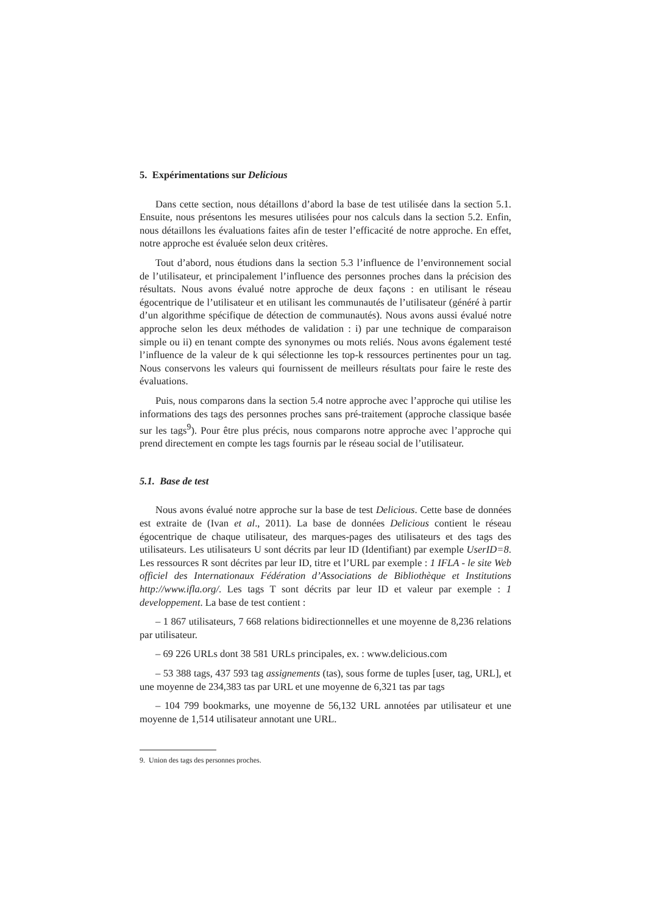5. Expérimentations sur Delicious
Dans cette section, nous détaillons d’abord la base de test utilisée dans la section 5.1. Ensuite, nous présentons les mesures utilisées pour nos calculs dans la section 5.2. Enfin, nous détaillons les évaluations faites afin de tester l’efficacité de notre approche. En effet, notre approche est évaluée selon deux critères.
Tout d’abord, nous étudions dans la section 5.3 l’influence de l’environnement social de l’utilisateur, et principalement l’influence des personnes proches dans la précision des résultats. Nous avons évalué notre approche de deux façons : en utilisant le réseau égocentrique de l’utilisateur et en utilisant les communautés de l’utilisateur (généré à partir d’un algorithme spécifique de détection de communautés). Nous avons aussi évalué notre approche selon les deux méthodes de validation : i) par une technique de comparaison simple ou ii) en tenant compte des synonymes ou mots reliés. Nous avons également testé l’influence de la valeur de k qui sélectionne les top-k ressources pertinentes pour un tag. Nous conservons les valeurs qui fournissent de meilleurs résultats pour faire le reste des évaluations.
Puis, nous comparons dans la section 5.4 notre approche avec l’approche qui utilise les informations des tags des personnes proches sans pré-traitement (approche classique basée sur les tags<sup>9</sup>). Pour être plus précis, nous comparons notre approche avec l’approche qui prend directement en compte les tags fournis par le réseau social de l’utilisateur.
5.1. Base de test
Nous avons évalué notre approche sur la base de test Delicious. Cette base de données est extraite de (Ivan et al., 2011). La base de données Delicious contient le réseau égocentrique de chaque utilisateur, des marques-pages des utilisateurs et des tags des utilisateurs. Les utilisateurs U sont décrits par leur ID (Identifiant) par exemple UserID=8. Les ressources R sont décrites par leur ID, titre et l’URL par exemple : 1 IFLA - le site Web officiel des Internationaux Fédération d’Associations de Bibliothèque et Institutions http://www.ifla.org/. Les tags T sont décrits par leur ID et valeur par exemple : 1 developpement. La base de test contient :
– 1 867 utilisateurs, 7 668 relations bidirectionnelles et une moyenne de 8,236 relations par utilisateur.
– 69 226 URLs dont 38 581 URLs principales, ex. : www.delicious.com
– 53 388 tags, 437 593 tag assignements (tas), sous forme de tuples [user, tag, URL], et une moyenne de 234,383 tas par URL et une moyenne de 6,321 tas par tags
– 104 799 bookmarks, une moyenne de 56,132 URL annotées par utilisateur et une moyenne de 1,514 utilisateur annotant une URL.
9. Union des tags des personnes proches.